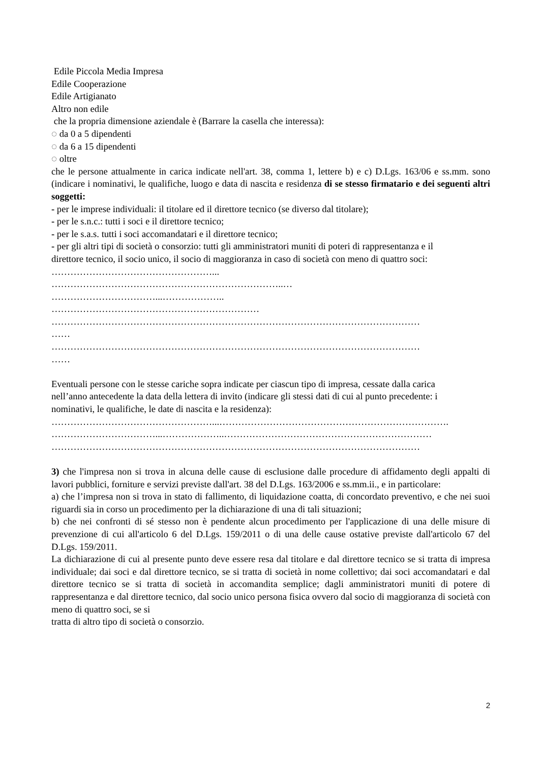Edile Piccola Media Impresa
Edile Cooperazione
Edile Artigianato
Altro non edile
che la propria dimensione aziendale è (Barrare la casella che interessa):
◌ da 0 a 5 dipendenti
◌ da 6 a 15 dipendenti
◌ oltre
che le persone attualmente in carica indicate nell'art. 38, comma 1, lettere b) e c) D.Lgs. 163/06 e ss.mm. sono (indicare i nominativi, le qualifiche, luogo e data di nascita e residenza di se stesso firmatario e dei seguenti altri soggetti:
- per le imprese individuali: il titolare ed il direttore tecnico (se diverso dal titolare);
- per le s.n.c.: tutti i soci e il direttore tecnico;
- per le s.a.s. tutti i soci accomandatari e il direttore tecnico;
- per gli altri tipi di società o consorzio: tutti gli amministratori muniti di poteri di rappresentanza e il
direttore tecnico, il socio unico, il socio di maggioranza in caso di società con meno di quattro soci:
……………………………………………...
………………………………………………………………..…
……………………………...………………..
…………………………………………………………
………………………………………………………………………………………………………
……
………………………………………………………………………………………………………
……
Eventuali persone con le stesse cariche sopra indicate per ciascun tipo di impresa, cessate dalla carica
nell’anno antecedente la data della lettera di invito (indicare gli stessi dati di cui al punto precedente: i
nominativi, le qualifiche, le date di nascita e la residenza):
……………………………………………...……………………………………………………………….
……………………………...………………..…………………………………………………………
………………………………………………………………………………………………………
3) che l'impresa non si trova in alcuna delle cause di esclusione dalle procedure di affidamento degli appalti di lavori pubblici, forniture e servizi previste dall'art. 38 del D.Lgs. 163/2006 e ss.mm.ii., e in particolare:
a) che l’impresa non si trova in stato di fallimento, di liquidazione coatta, di concordato preventivo, e che nei suoi riguardi sia in corso un procedimento per la dichiarazione di una di tali situazioni;
b) che nei confronti di sé stesso non è pendente alcun procedimento per l'applicazione di una delle misure di prevenzione di cui all'articolo 6 del D.Lgs. 159/2011 o di una delle cause ostative previste dall'articolo 67 del D.Lgs. 159/2011.
La dichiarazione di cui al presente punto deve essere resa dal titolare e dal direttore tecnico se si tratta di impresa individuale; dai soci e dal direttore tecnico, se si tratta di società in nome collettivo; dai soci accomandatari e dal direttore tecnico se si tratta di società in accomandita semplice; dagli amministratori muniti di potere di rappresentanza e dal direttore tecnico, dal socio unico persona fisica ovvero dal socio di maggioranza di società con meno di quattro soci, se si
tratta di altro tipo di società o consorzio.
2